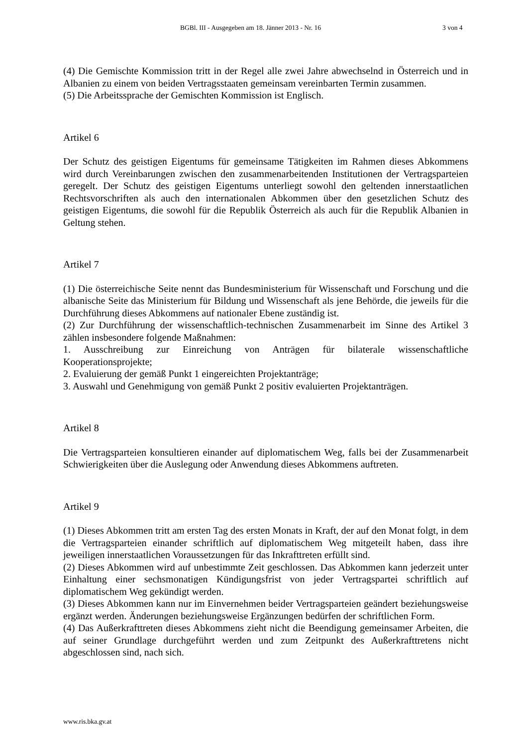BGBl. III - Ausgegeben am 18. Jänner 2013 - Nr. 16 3 von 4
(4) Die Gemischte Kommission tritt in der Regel alle zwei Jahre abwechselnd in Österreich und in Albanien zu einem von beiden Vertragsstaaten gemeinsam vereinbarten Termin zusammen.
(5) Die Arbeitssprache der Gemischten Kommission ist Englisch.
Artikel 6
Der Schutz des geistigen Eigentums für gemeinsame Tätigkeiten im Rahmen dieses Abkommens wird durch Vereinbarungen zwischen den zusammenarbeitenden Institutionen der Vertragsparteien geregelt. Der Schutz des geistigen Eigentums unterliegt sowohl den geltenden innerstaatlichen Rechtsvorschriften als auch den internationalen Abkommen über den gesetzlichen Schutz des geistigen Eigentums, die sowohl für die Republik Österreich als auch für die Republik Albanien in Geltung stehen.
Artikel 7
(1) Die österreichische Seite nennt das Bundesministerium für Wissenschaft und Forschung und die albanische Seite das Ministerium für Bildung und Wissenschaft als jene Behörde, die jeweils für die Durchführung dieses Abkommens auf nationaler Ebene zuständig ist.
(2) Zur Durchführung der wissenschaftlich-technischen Zusammenarbeit im Sinne des Artikel 3 zählen insbesondere folgende Maßnahmen:
1. Ausschreibung zur Einreichung von Anträgen für bilaterale wissenschaftliche Kooperationsprojekte;
2. Evaluierung der gemäß Punkt 1 eingereichten Projektanträge;
3. Auswahl und Genehmigung von gemäß Punkt 2 positiv evaluierten Projektanträgen.
Artikel 8
Die Vertragsparteien konsultieren einander auf diplomatischem Weg, falls bei der Zusammenarbeit Schwierigkeiten über die Auslegung oder Anwendung dieses Abkommens auftreten.
Artikel 9
(1) Dieses Abkommen tritt am ersten Tag des ersten Monats in Kraft, der auf den Monat folgt, in dem die Vertragsparteien einander schriftlich auf diplomatischem Weg mitgeteilt haben, dass ihre jeweiligen innerstaatlichen Voraussetzungen für das Inkrafttreten erfüllt sind.
(2) Dieses Abkommen wird auf unbestimmte Zeit geschlossen. Das Abkommen kann jederzeit unter Einhaltung einer sechsmonatigen Kündigungsfrist von jeder Vertragspartei schriftlich auf diplomatischem Weg gekündigt werden.
(3) Dieses Abkommen kann nur im Einvernehmen beider Vertragsparteien geändert beziehungsweise ergänzt werden. Änderungen beziehungsweise Ergänzungen bedürfen der schriftlichen Form.
(4) Das Außerkrafttreten dieses Abkommens zieht nicht die Beendigung gemeinsamer Arbeiten, die auf seiner Grundlage durchgeführt werden und zum Zeitpunkt des Außerkrafttretens nicht abgeschlossen sind, nach sich.
www.ris.bka.gv.at